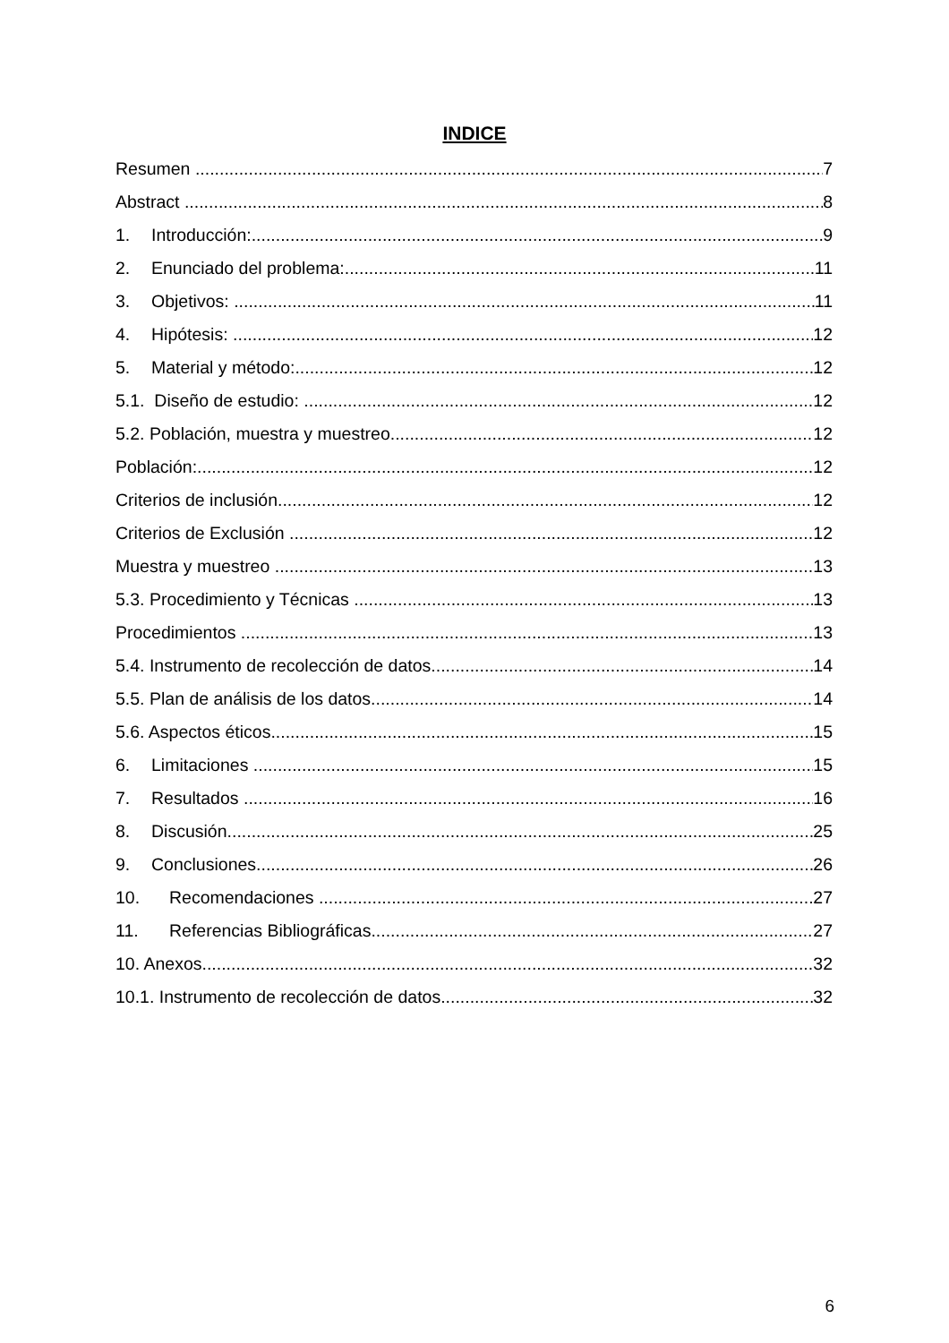INDICE
Resumen 7
Abstract 8
1. Introducción: 9
2. Enunciado del problema: 11
3. Objetivos: 11
4. Hipótesis: 12
5. Material y método: 12
5.1. Diseño de estudio: 12
5.2. Población, muestra y muestreo 12
Población: 12
Criterios de inclusión 12
Criterios de Exclusión 12
Muestra y muestreo 13
5.3. Procedimiento y Técnicas 13
Procedimientos 13
5.4. Instrumento de recolección de datos 14
5.5. Plan de análisis de los datos 14
5.6. Aspectos éticos 15
6. Limitaciones 15
7. Resultados 16
8. Discusión 25
9. Conclusiones 26
10. Recomendaciones 27
11. Referencias Bibliográficas 27
10. Anexos 32
10.1. Instrumento de recolección de datos 32
6